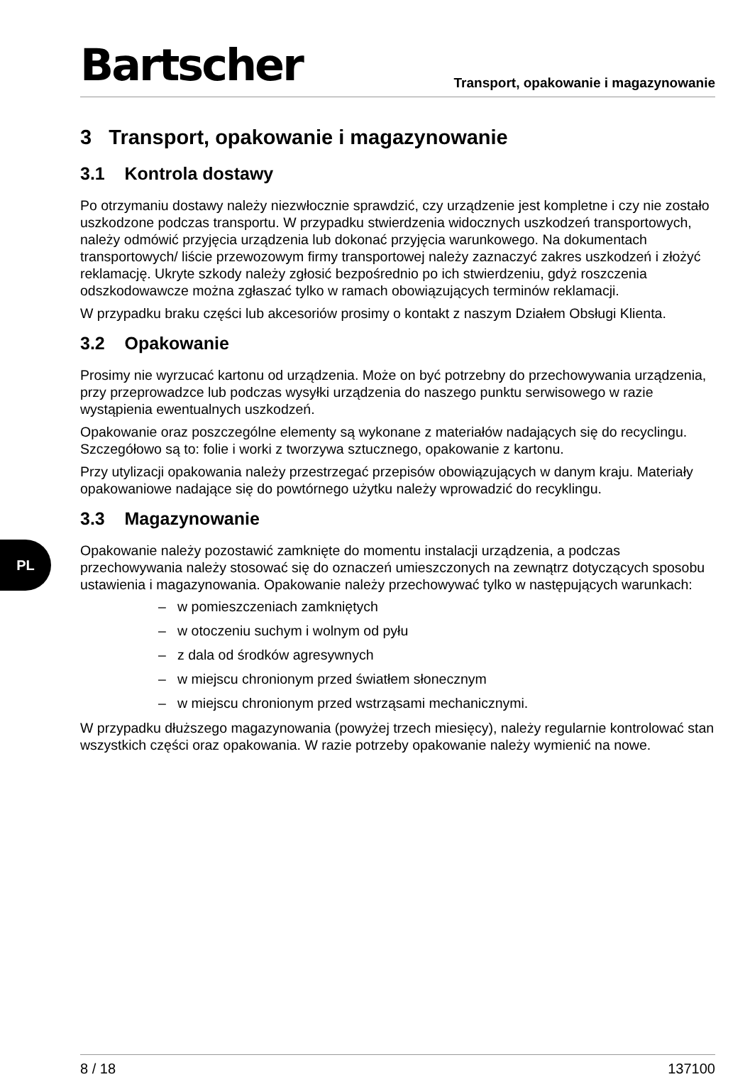PL
Bartscher Transport, opakowanie i magazynowanie
3 Transport, opakowanie i magazynowanie
3.1 Kontrola dostawy
Po otrzymaniu dostawy należy niezwłocznie sprawdzić, czy urządzenie jest kompletne i czy nie zostało uszkodzone podczas transportu. W przypadku stwierdzenia widocznych uszkodzeń transportowych, należy odmówić przyjęcia urządzenia lub dokonać przyjęcia warunkowego. Na dokumentach transportowych/ liście przewozowym firmy transportowej należy zaznaczyć zakres uszkodzeń i złożyć reklamację. Ukryte szkody należy zgłosić bezpośrednio po ich stwierdzeniu, gdyż roszczenia odszkodowawcze można zgłaszać tylko w ramach obowiązujących terminów reklamacji.
W przypadku braku części lub akcesoriów prosimy o kontakt z naszym Działem Obsługi Klienta.
3.2 Opakowanie
Prosimy nie wyrzucać kartonu od urządzenia. Może on być potrzebny do przechowywania urządzenia, przy przeprowadzce lub podczas wysyłki urządzenia do naszego punktu serwisowego w razie wystąpienia ewentualnych uszkodzeń.
Opakowanie oraz poszczególne elementy są wykonane z materiałów nadających się do recyclingu. Szczegółowo są to: folie i worki z tworzywa sztucznego, opakowanie z kartonu.
Przy utylizacji opakowania należy przestrzegać przepisów obowiązujących w danym kraju. Materiały opakowaniowe nadające się do powtórnego użytku należy wprowadzić do recyklingu.
3.3 Magazynowanie
Opakowanie należy pozostawić zamknięte do momentu instalacji urządzenia, a podczas przechowywania należy stosować się do oznaczeń umieszczonych na zewnątrz dotyczących sposobu ustawienia i magazynowania. Opakowanie należy przechowywać tylko w następujących warunkach:
– w pomieszczeniach zamkniętych
– w otoczeniu suchym i wolnym od pyłu
– z dala od środków agresywnych
– w miejscu chronionym przed światłem słonecznym
– w miejscu chronionym przed wstrząsami mechanicznymi.
W przypadku dłuższego magazynowania (powyżej trzech miesięcy), należy regularnie kontrolować stan wszystkich części oraz opakowania. W razie potrzeby opakowanie należy wymienić na nowe.
8 / 18 137100